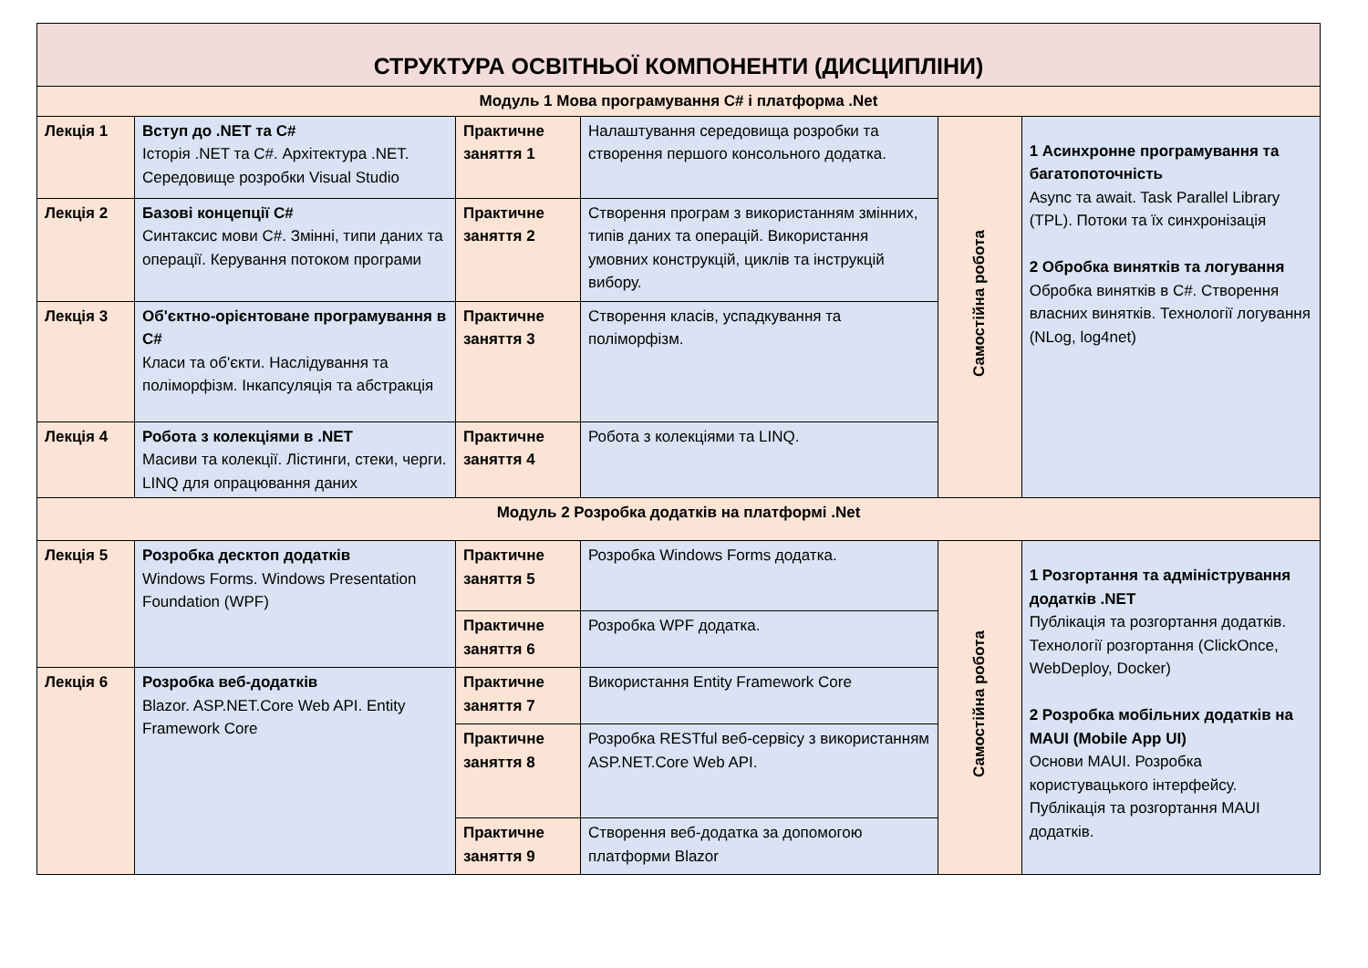| СТРУКТУРА ОСВІТНЬОЇ КОМПОНЕНТИ (ДИСЦИПЛІНИ) | | | | | |
| --- | --- | --- | --- | --- | --- |
| Модуль 1 Мова програмування C# і платформа .Net | | | | | |
| Лекція 1 | Вступ до .NET та C# Історія .NET та C#. Архітектура .NET. Середовище розробки Visual Studio | Практичне заняття 1 | Налаштування середовища розробки та створення першого консольного додатка. | Самостійна робота | 1 Асинхронне програмування та багатопоточність Async та await. Task Parallel Library (TPL). Потоки та їх синхронізація 2 Обробка винятків та логування Обробка винятків в C#. Створення власних винятків. Технології логування (NLog, log4net) |
| Лекція 2 | Базові концепції C# Синтаксис мови C#. Змінні, типи даних та операції. Керування потоком програми | Практичне заняття 2 | Створення програм з використанням змінних, типів даних та операцій. Використання умовних конструкцій, циклів та інструкцій вибору. | | |
| Лекція 3 | Об'єктно-орієнтоване програмування в C# Класи та об'єкти. Наслідування та поліморфізм. Інкапсуляція та абстракція | Практичне заняття 3 | Створення класів, успадкування та поліморфізм. | | |
| Лекція 4 | Робота з колекціями в .NET Масиви та колекції. Лістинги, стеки, черги. LINQ для опрацювання даних | Практичне заняття 4 | Робота з колекціями та LINQ. | | |
| Модуль 2 Розробка додатків на платформі .Net | | | | | |
| Лекція 5 | Розробка десктоп додатків Windows Forms. Windows Presentation Foundation (WPF) | Практичне заняття 5 | Розробка Windows Forms додатка. | Самостійна робота | 1 Розгортання та адміністрування додатків .NET Публікація та розгортання додатків. Технології розгортання (ClickOnce, WebDeploy, Docker) 2 Розробка мобільних додатків на MAUI (Mobile App UI) Основи MAUI. Розробка користувацького інтерфейсу. Публікація та розгортання MAUI додатків. |
| | | Практичне заняття 6 | Розробка WPF додатка. | | |
| Лекція 6 | Розробка веб-додатків Blazor. ASP.NET.Core Web API. Entity Framework Core | Практичне заняття 7 | Використання Entity Framework Core | | |
| | | Практичне заняття 8 | Розробка RESTful веб-сервісу з використанням ASP.NET.Core Web API. | | |
| | | Практичне заняття 9 | Створення веб-додатка за допомогою платформи Blazor | | |